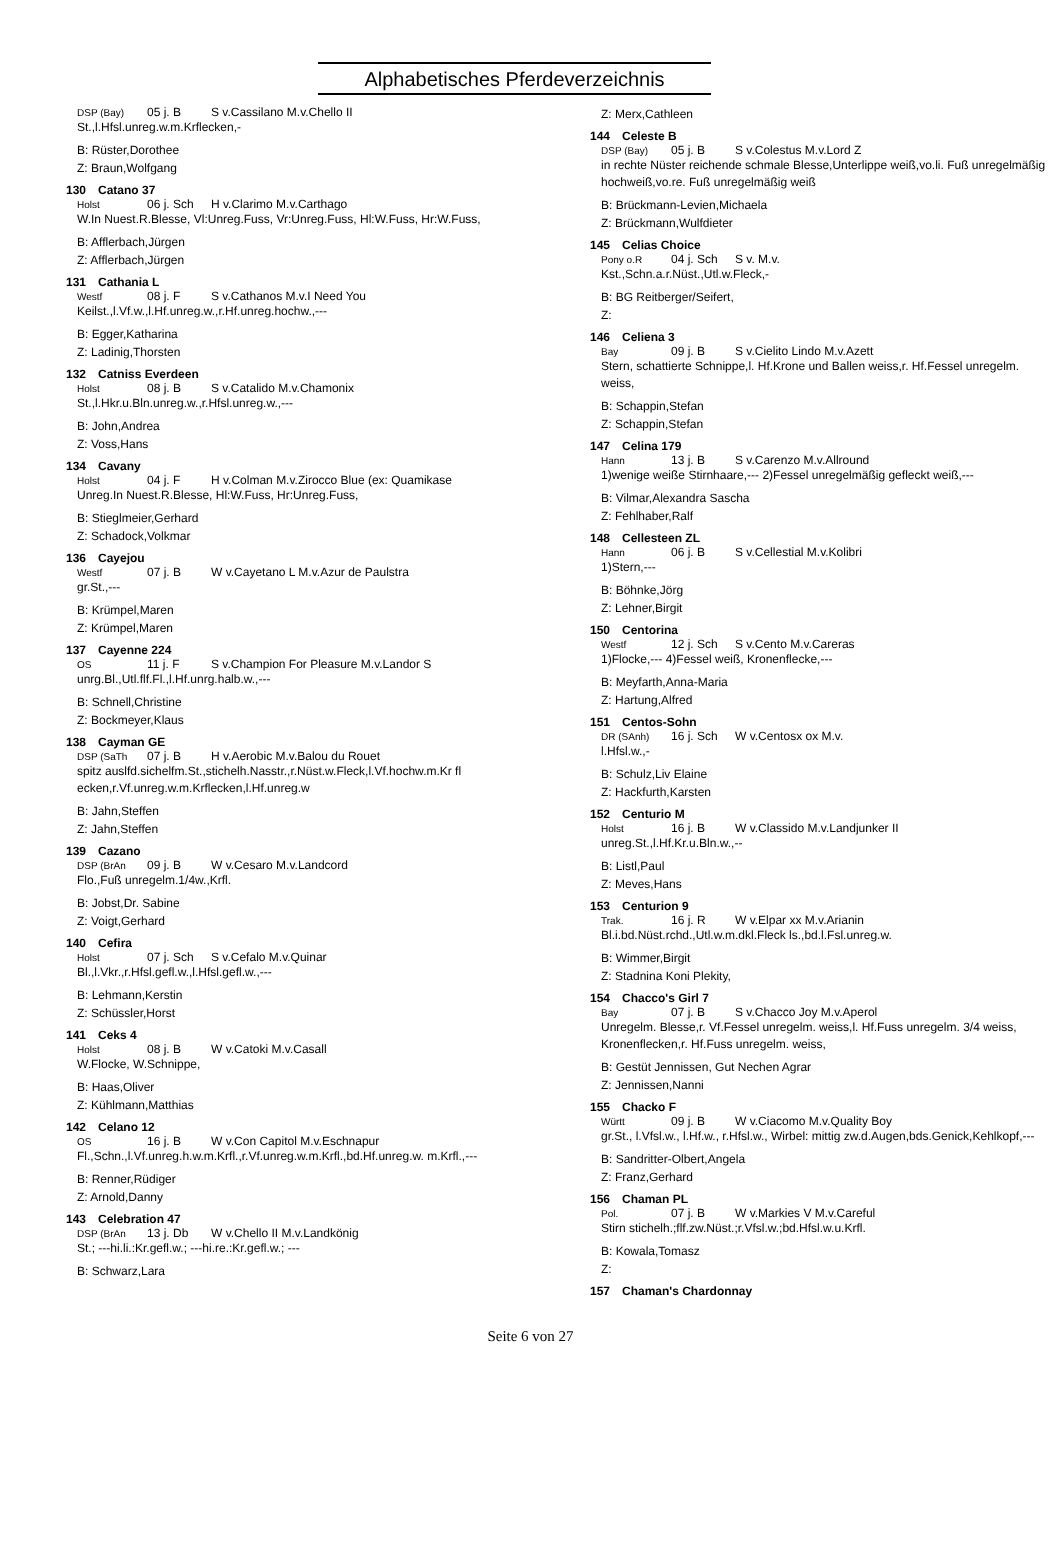Alphabetisches Pferdeverzeichnis
DSP (Bay) 05 j. B S v.Cassilano M.v.Chello II
St.,l.Hfsl.unreg.w.m.Krflecken,-
B: Rüster,Dorothee
Z: Braun,Wolfgang
130 Catano 37
Holst 06 j. Sch H v.Clarimo M.v.Carthago
W.In Nuest.R.Blesse, Vl:Unreg.Fuss, Vr:Unreg.Fuss, Hl:W.Fuss, Hr:W.Fuss,
B: Afflerbach,Jürgen
Z: Afflerbach,Jürgen
131 Cathania L
Westf 08 j. F S v.Cathanos M.v.I Need You
Keilst.,l.Vf.w.,l.Hf.unreg.w.,r.Hf.unreg.hochw.,---
B: Egger,Katharina
Z: Ladinig,Thorsten
132 Catniss Everdeen
Holst 08 j. B S v.Catalido M.v.Chamonix
St.,l.Hkr.u.Bln.unreg.w.,r.Hfsl.unreg.w.,---
B: John,Andrea
Z: Voss,Hans
134 Cavany
Holst 04 j. F H v.Colman M.v.Zirocco Blue (ex: Quamikase
Unreg.In Nuest.R.Blesse, Hl:W.Fuss, Hr:Unreg.Fuss,
B: Stieglmeier,Gerhard
Z: Schadock,Volkmar
136 Cayejou
Westf 07 j. B W v.Cayetano L M.v.Azur de Paulstra
gr.St.,---
B: Krümpel,Maren
Z: Krümpel,Maren
137 Cayenne 224
OS 11 j. F S v.Champion For Pleasure M.v.Landor S
unrg.Bl.,Utl.flf.Fl.,l.Hf.unrg.halb.w.,---
B: Schnell,Christine
Z: Bockmeyer,Klaus
138 Cayman GE
DSP (SaTh 07 j. B H v.Aerobic M.v.Balou du Rouet
spitz auslfd.sichelfm.St.,stichelh.Nasstr.,r.Nüst.w.Fleck,l.Vf.hochw.m.Kr fl ecken,r.Vf.unreg.w.m.Krflecken,l.Hf.unreg.w
B: Jahn,Steffen
Z: Jahn,Steffen
139 Cazano
DSP (BrAn 09 j. B W v.Cesaro M.v.Landcord
Flo.,Fuß unregelm.1/4w.,Krfl.
B: Jobst,Dr. Sabine
Z: Voigt,Gerhard
140 Cefira
Holst 07 j. Sch S v.Cefalo M.v.Quinar
Bl.,l.Vkr.,r.Hfsl.gefl.w.,l.Hfsl.gefl.w.,---
B: Lehmann,Kerstin
Z: Schüssler,Horst
141 Ceks 4
Holst 08 j. B W v.Catoki M.v.Casall
W.Flocke, W.Schnippe,
B: Haas,Oliver
Z: Kühlmann,Matthias
142 Celano 12
OS 16 j. B W v.Con Capitol M.v.Eschnapur
Fl.,Schn.,l.Vf.unreg.h.w.m.Krfl.,r.Vf.unreg.w.m.Krfl.,bd.Hf.unreg.w. m.Krfl.,---
B: Renner,Rüdiger
Z: Arnold,Danny
143 Celebration 47
DSP (BrAn 13 j. Db W v.Chello II M.v.Landkönig
St.; ---hi.li.:Kr.gefl.w.; ---hi.re.:Kr.gefl.w.; ---
B: Schwarz,Lara
Z: Merx,Cathleen
144 Celeste B
DSP (Bay) 05 j. B S v.Colestus M.v.Lord Z
in rechte Nüster reichende schmale Blesse,Unterlippe weiß,vo.li. Fuß unregelmäßig hochweiß,vo.re. Fuß unregelmäßig weiß
B: Brückmann-Levien,Michaela
Z: Brückmann,Wulfdieter
145 Celias Choice
Pony o.R 04 j. Sch S v. M.v.
Kst.,Schn.a.r.Nüst.,Utl.w.Fleck,-
B: BG Reitberger/Seifert,
Z:
146 Celiena 3
Bay 09 j. B S v.Cielito Lindo M.v.Azett
Stern, schattierte Schnippe,l. Hf.Krone und Ballen weiss,r. Hf.Fessel unregelm. weiss,
B: Schappin,Stefan
Z: Schappin,Stefan
147 Celina 179
Hann 13 j. B S v.Carenzo M.v.Allround
1)wenige weiße Stirnhaare,--- 2)Fessel unregelmäßig gefleckt weiß,---
B: Vilmar,Alexandra Sascha
Z: Fehlhaber,Ralf
148 Cellesteen ZL
Hann 06 j. B S v.Cellestial M.v.Kolibri
1)Stern,---
B: Böhnke,Jörg
Z: Lehner,Birgit
150 Centorina
Westf 12 j. Sch S v.Cento M.v.Careras
1)Flocke,--- 4)Fessel weiß, Kronenflecke,---
B: Meyfarth,Anna-Maria
Z: Hartung,Alfred
151 Centos-Sohn
DR (SAnh) 16 j. Sch W v.Centosx ox M.v.
l.Hfsl.w.,-
B: Schulz,Liv Elaine
Z: Hackfurth,Karsten
152 Centurio M
Holst 16 j. B W v.Classido M.v.Landjunker II
unreg.St.,l.Hf.Kr.u.Bln.w.,--
B: Listl,Paul
Z: Meves,Hans
153 Centurion 9
Trak. 16 j. R W v.Elpar xx M.v.Arianin
Bl.i.bd.Nüst.rchd.,Utl.w.m.dkl.Fleck ls.,bd.l.Fsl.unreg.w.
B: Wimmer,Birgit
Z: Stadnina Koni Plekity,
154 Chacco's Girl 7
Bay 07 j. B S v.Chacco Joy M.v.Aperol
Unregelm. Blesse,r. Vf.Fessel unregelm. weiss,l. Hf.Fuss unregelm. 3/4 weiss, Kronenflecken,r. Hf.Fuss unregelm. weiss,
B: Gestüt Jennissen, Gut Nechen Agrar
Z: Jennissen,Nanni
155 Chacko F
Württ 09 j. B W v.Ciacomo M.v.Quality Boy
gr.St., l.Vfsl.w., l.Hf.w., r.Hfsl.w., Wirbel: mittig zw.d.Augen,bds.Genick,Kehlkopf,---
B: Sandritter-Olbert,Angela
Z: Franz,Gerhard
156 Chaman PL
Pol. 07 j. B W v.Markies V M.v.Careful
Stirn stichelh.;flf.zw.Nüst.;r.Vfsl.w.;bd.Hfsl.w.u.Krfl.
B: Kowala,Tomasz
Z:
157 Chaman's Chardonnay
Seite 6 von 27